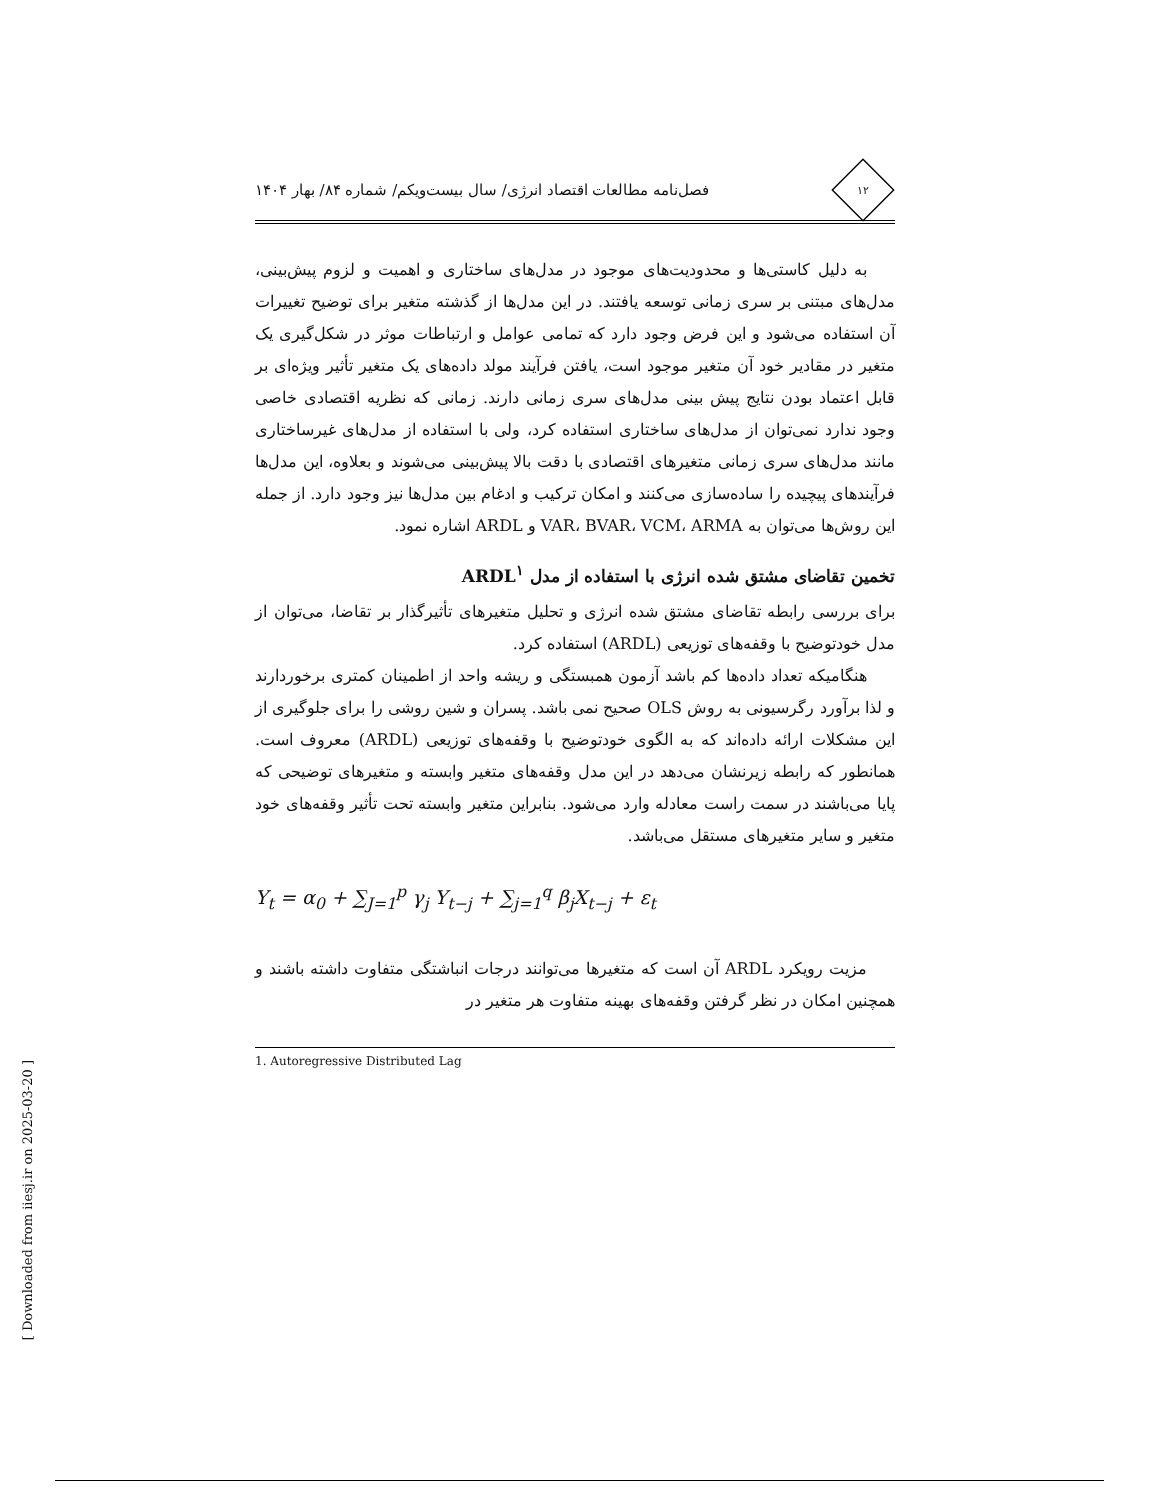۱۲
فصل‌نامه مطالعات اقتصاد انرژی/ سال بیست‌ویکم/ شماره ۸۴/ بهار ۱۴۰۴
به دلیل کاستی‌ها و محدودیت‌های موجود در مدل‌های ساختاری و اهمیت و لزوم پیش‌بینی، مدل‌های مبتنی بر سری زمانی توسعه یافتند. در این مدل‌ها از گذشته متغیر برای توضیح تغییرات آن استفاده می‌شود و این فرض وجود دارد که تمامی عوامل و ارتباطات موثر در شکل‌گیری یک متغیر در مقادیر خود آن متغیر موجود است، یافتن فرآیند مولد داده‌های یک متغیر تأثیر ویژه‌ای بر قابل اعتماد بودن نتایج پیش بینی مدل‌های سری زمانی دارند. زمانی که نظریه اقتصادی خاصی وجود ندارد نمی‌توان از مدل‌های ساختاری استفاده کرد، ولی با استفاده از مدل‌های غیرساختاری مانند مدل‌های سری زمانی متغیرهای اقتصادی با دقت بالا پیش‌بینی می‌شوند و بعلاوه، این مدل‌ها فرآیندهای پیچیده را ساده‌سازی می‌کنند و امکان ترکیب و ادغام بین مدل‌ها نیز وجود دارد. از جمله این روش‌ها می‌توان به VAR، BVAR، VCM، ARMA و ARDL اشاره نمود.
تخمین تقاضای مشتق شده انرژی با استفاده از مدل ARDL<sup>۱</sup>
برای بررسی رابطه تقاضای مشتق شده انرژی و تحلیل متغیرهای تأثیرگذار بر تقاضا، می‌توان از مدل خودتوضیح با وقفه‌های توزیعی (ARDL) استفاده کرد.
هنگامیکه تعداد داده‌ها کم باشد آزمون همبستگی و ریشه واحد از اطمینان کمتری برخوردارند و لذا برآورد رگرسیونی به روش OLS صحیح نمی باشد. پسران و شین روشی را برای جلوگیری از این مشکلات ارائه داده‌اند که به الگوی خودتوضیح با وقفه‌های توزیعی (ARDL) معروف است. همانطور که رابطه زیرنشان می‌دهد در این مدل وقفه‌های متغیر وابسته و متغیرهای توضیحی که پایا می‌باشند در سمت راست معادله وارد می‌شود. بنابراین متغیر وابسته تحت تأثیر وقفه‌های خود متغیر و سایر متغیرهای مستقل می‌باشد.
Y<sub>t</sub> = α<sub>0</sub> + ∑<sub>J=1</sub><sup>p</sup> γ<sub>j</sub> Y<sub>t−j</sub> + ∑<sub>j=1</sub><sup>q</sup> β<sub>j</sub>X<sub>t−j</sub> + ε<sub>t</sub>
مزیت رویکرد ARDL آن است که متغیرها می‌توانند درجات انباشتگی متفاوت داشته باشند و همچنین امکان در نظر گرفتن وقفه‌های بهینه متفاوت هر متغیر در
1. Autoregressive Distributed Lag
[ Downloaded from iiesj.ir on 2025-03-20 ]